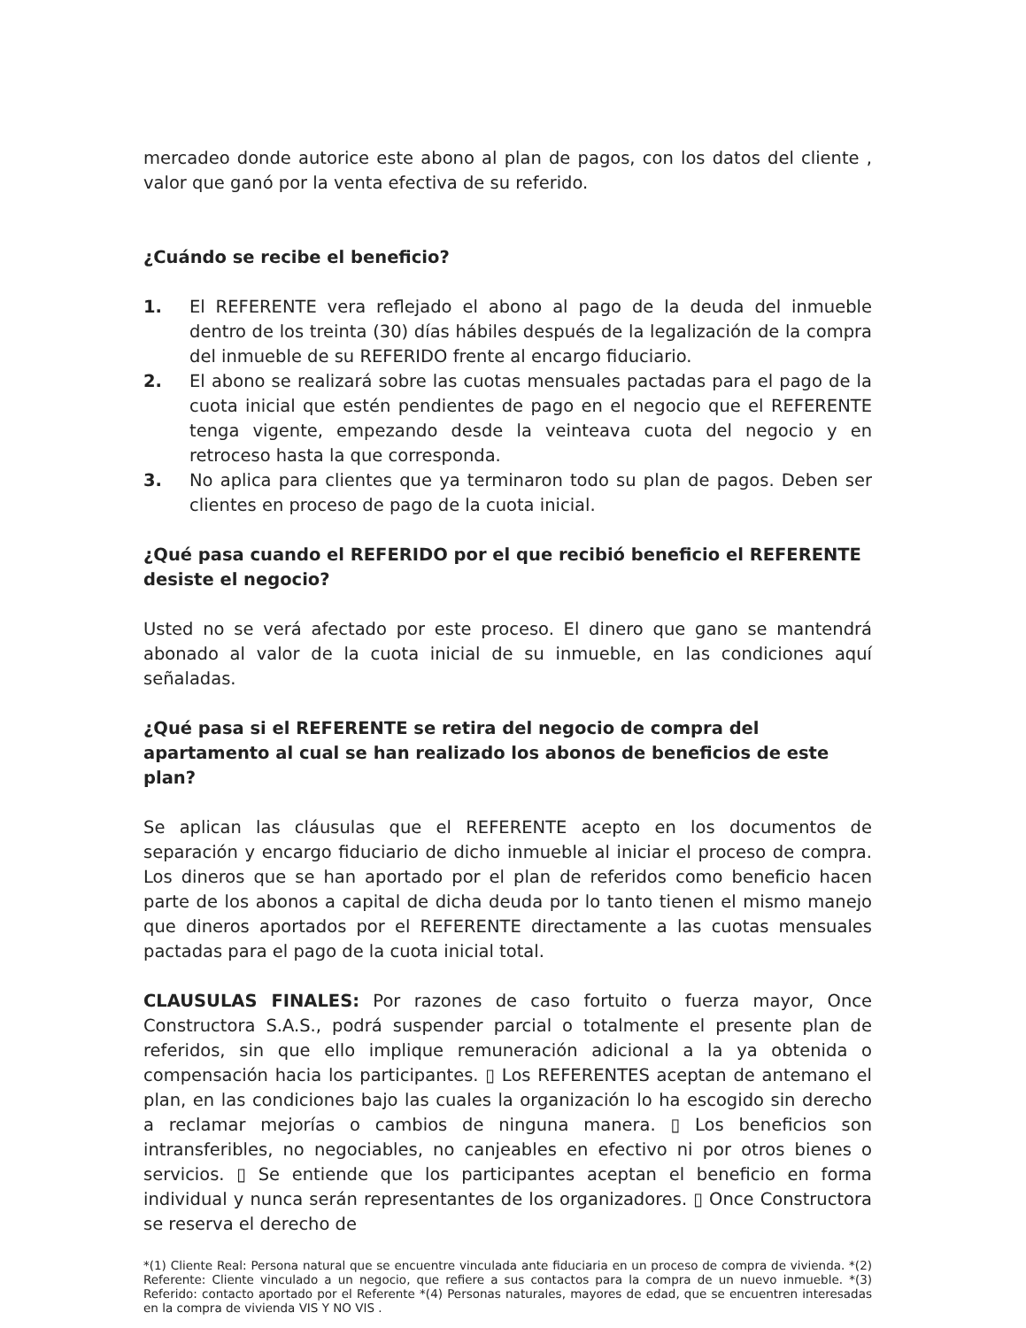mercadeo donde autorice este abono al plan de pagos, con los datos del cliente , valor que ganó por la venta efectiva de su referido.
¿Cuándo se recibe el beneficio?
1. El REFERENTE vera reflejado el abono al pago de la deuda del inmueble dentro de los treinta (30) días hábiles después de la legalización de la compra del inmueble de su REFERIDO frente al encargo fiduciario.
2. El abono se realizará sobre las cuotas mensuales pactadas para el pago de la cuota inicial que estén pendientes de pago en el negocio que el REFERENTE tenga vigente, empezando desde la veinteava cuota del negocio y en retroceso hasta la que corresponda.
3. No aplica para clientes que ya terminaron todo su plan de pagos. Deben ser clientes en proceso de pago de la cuota inicial.
¿Qué pasa cuando el REFERIDO por el que recibió beneficio el REFERENTE desiste el negocio?
Usted no se verá afectado por este proceso. El dinero que gano se mantendrá abonado al valor de la cuota inicial de su inmueble, en las condiciones aquí señaladas.
¿Qué pasa si el REFERENTE se retira del negocio de compra del apartamento al cual se han realizado los abonos de beneficios de este plan?
Se aplican las cláusulas que el REFERENTE acepto en los documentos de separación y encargo fiduciario de dicho inmueble al iniciar el proceso de compra. Los dineros que se han aportado por el plan de referidos como beneficio hacen parte de los abonos a capital de dicha deuda por lo tanto tienen el mismo manejo que dineros aportados por el REFERENTE directamente a las cuotas mensuales pactadas para el pago de la cuota inicial total.
CLAUSULAS FINALES: Por razones de caso fortuito o fuerza mayor, Once Constructora S.A.S., podrá suspender parcial o totalmente el presente plan de referidos, sin que ello implique remuneración adicional a la ya obtenida o compensación hacia los participantes. ▯ Los REFERENTES aceptan de antemano el plan, en las condiciones bajo las cuales la organización lo ha escogido sin derecho a reclamar mejorías o cambios de ninguna manera. ▯ Los beneficios son intransferibles, no negociables, no canjeables en efectivo ni por otros bienes o servicios. ▯ Se entiende que los participantes aceptan el beneficio en forma individual y nunca serán representantes de los organizadores. ▯ Once Constructora se reserva el derecho de
*(1) Cliente Real: Persona natural que se encuentre vinculada ante fiduciaria en un proceso de compra de vivienda. *(2) Referente: Cliente vinculado a un negocio, que refiere a sus contactos para la compra de un nuevo inmueble. *(3) Referido: contacto aportado por el Referente *(4) Personas naturales, mayores de edad, que se encuentren interesadas en la compra de vivienda VIS Y NO VIS .